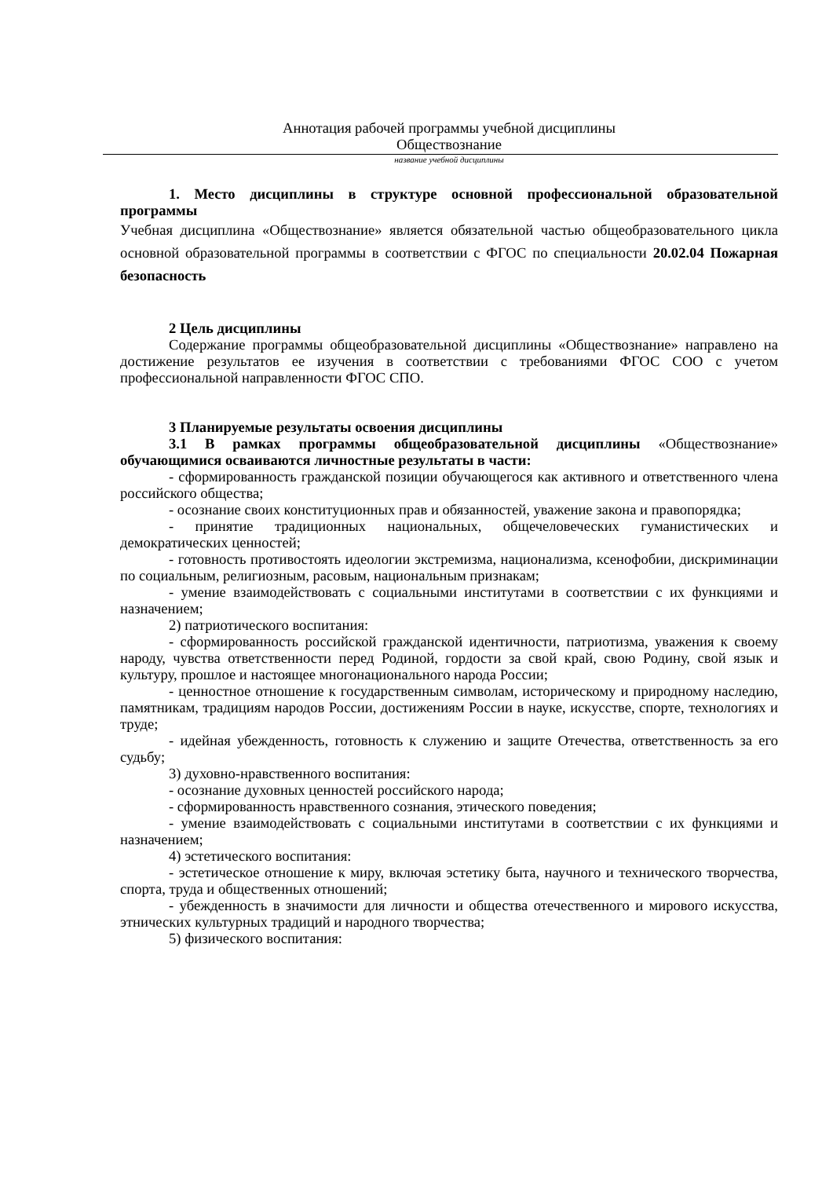Аннотация рабочей программы учебной дисциплины
Обществознание
название учебной дисциплины
1. Место дисциплины в структуре основной профессиональной образовательной программы
Учебная дисциплина «Обществознание» является обязательной частью общеобразовательного цикла основной образовательной программы в соответствии с ФГОС по специальности 20.02.04 Пожарная безопасность
2 Цель дисциплины
Содержание программы общеобразовательной дисциплины «Обществознание» направлено на достижение результатов ее изучения в соответствии с требованиями ФГОС СОО с учетом профессиональной направленности ФГОС СПО.
3 Планируемые результаты освоения дисциплины
3.1 В рамках программы общеобразовательной дисциплины «Обществознание» обучающимися осваиваются личностные результаты в части:
- сформированность гражданской позиции обучающегося как активного и ответственного члена российского общества;
- осознание своих конституционных прав и обязанностей, уважение закона и правопорядка;
- принятие традиционных национальных, общечеловеческих гуманистических и демократических ценностей;
- готовность противостоять идеологии экстремизма, национализма, ксенофобии, дискриминации по социальным, религиозным, расовым, национальным признакам;
- умение взаимодействовать с социальными институтами в соответствии с их функциями и назначением;
2) патриотического воспитания:
- сформированность российской гражданской идентичности, патриотизма, уважения к своему народу, чувства ответственности перед Родиной, гордости за свой край, свою Родину, свой язык и культуру, прошлое и настоящее многонационального народа России;
- ценностное отношение к государственным символам, историческому и природному наследию, памятникам, традициям народов России, достижениям России в науке, искусстве, спорте, технологиях и труде;
- идейная убежденность, готовность к служению и защите Отечества, ответственность за его судьбу;
3) духовно-нравственного воспитания:
- осознание духовных ценностей российского народа;
- сформированность нравственного сознания, этического поведения;
- умение взаимодействовать с социальными институтами в соответствии с их функциями и назначением;
4) эстетического воспитания:
- эстетическое отношение к миру, включая эстетику быта, научного и технического творчества, спорта, труда и общественных отношений;
- убежденность в значимости для личности и общества отечественного и мирового искусства, этнических культурных традиций и народного творчества;
5) физического воспитания: